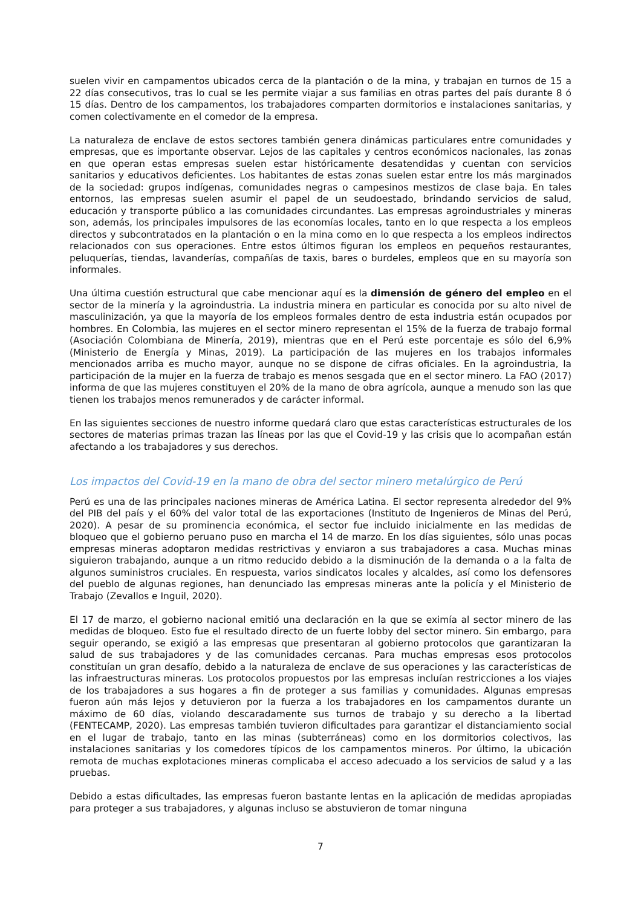suelen vivir en campamentos ubicados cerca de la plantación o de la mina, y trabajan en turnos de 15 a 22 días consecutivos, tras lo cual se les permite viajar a sus familias en otras partes del país durante 8 ó 15 días. Dentro de los campamentos, los trabajadores comparten dormitorios e instalaciones sanitarias, y comen colectivamente en el comedor de la empresa.
La naturaleza de enclave de estos sectores también genera dinámicas particulares entre comunidades y empresas, que es importante observar. Lejos de las capitales y centros económicos nacionales, las zonas en que operan estas empresas suelen estar históricamente desatendidas y cuentan con servicios sanitarios y educativos deficientes. Los habitantes de estas zonas suelen estar entre los más marginados de la sociedad: grupos indígenas, comunidades negras o campesinos mestizos de clase baja. En tales entornos, las empresas suelen asumir el papel de un seudoestado, brindando servicios de salud, educación y transporte público a las comunidades circundantes. Las empresas agroindustriales y mineras son, además, los principales impulsores de las economías locales, tanto en lo que respecta a los empleos directos y subcontratados en la plantación o en la mina como en lo que respecta a los empleos indirectos relacionados con sus operaciones. Entre estos últimos figuran los empleos en pequeños restaurantes, peluquerías, tiendas, lavanderías, compañías de taxis, bares o burdeles, empleos que en su mayoría son informales.
Una última cuestión estructural que cabe mencionar aquí es la dimensión de género del empleo en el sector de la minería y la agroindustria. La industria minera en particular es conocida por su alto nivel de masculinización, ya que la mayoría de los empleos formales dentro de esta industria están ocupados por hombres. En Colombia, las mujeres en el sector minero representan el 15% de la fuerza de trabajo formal (Asociación Colombiana de Minería, 2019), mientras que en el Perú este porcentaje es sólo del 6,9% (Ministerio de Energía y Minas, 2019). La participación de las mujeres en los trabajos informales mencionados arriba es mucho mayor, aunque no se dispone de cifras oficiales. En la agroindustria, la participación de la mujer en la fuerza de trabajo es menos sesgada que en el sector minero. La FAO (2017) informa de que las mujeres constituyen el 20% de la mano de obra agrícola, aunque a menudo son las que tienen los trabajos menos remunerados y de carácter informal.
En las siguientes secciones de nuestro informe quedará claro que estas características estructurales de los sectores de materias primas trazan las líneas por las que el Covid-19 y las crisis que lo acompañan están afectando a los trabajadores y sus derechos.
Los impactos del Covid-19 en la mano de obra del sector minero metalúrgico de Perú
Perú es una de las principales naciones mineras de América Latina. El sector representa alrededor del 9% del PIB del país y el 60% del valor total de las exportaciones (Instituto de Ingenieros de Minas del Perú, 2020). A pesar de su prominencia económica, el sector fue incluido inicialmente en las medidas de bloqueo que el gobierno peruano puso en marcha el 14 de marzo. En los días siguientes, sólo unas pocas empresas mineras adoptaron medidas restrictivas y enviaron a sus trabajadores a casa. Muchas minas siguieron trabajando, aunque a un ritmo reducido debido a la disminución de la demanda o a la falta de algunos suministros cruciales. En respuesta, varios sindicatos locales y alcaldes, así como los defensores del pueblo de algunas regiones, han denunciado las empresas mineras ante la policía y el Ministerio de Trabajo (Zevallos e Inguil, 2020).
El 17 de marzo, el gobierno nacional emitió una declaración en la que se eximía al sector minero de las medidas de bloqueo. Esto fue el resultado directo de un fuerte lobby del sector minero. Sin embargo, para seguir operando, se exigió a las empresas que presentaran al gobierno protocolos que garantizaran la salud de sus trabajadores y de las comunidades cercanas. Para muchas empresas esos protocolos constituían un gran desafío, debido a la naturaleza de enclave de sus operaciones y las características de las infraestructuras mineras. Los protocolos propuestos por las empresas incluían restricciones a los viajes de los trabajadores a sus hogares a fin de proteger a sus familias y comunidades. Algunas empresas fueron aún más lejos y detuvieron por la fuerza a los trabajadores en los campamentos durante un máximo de 60 días, violando descaradamente sus turnos de trabajo y su derecho a la libertad (FENTECAMP, 2020). Las empresas también tuvieron dificultades para garantizar el distanciamiento social en el lugar de trabajo, tanto en las minas (subterráneas) como en los dormitorios colectivos, las instalaciones sanitarias y los comedores típicos de los campamentos mineros. Por último, la ubicación remota de muchas explotaciones mineras complicaba el acceso adecuado a los servicios de salud y a las pruebas.
Debido a estas dificultades, las empresas fueron bastante lentas en la aplicación de medidas apropiadas para proteger a sus trabajadores, y algunas incluso se abstuvieron de tomar ninguna
7